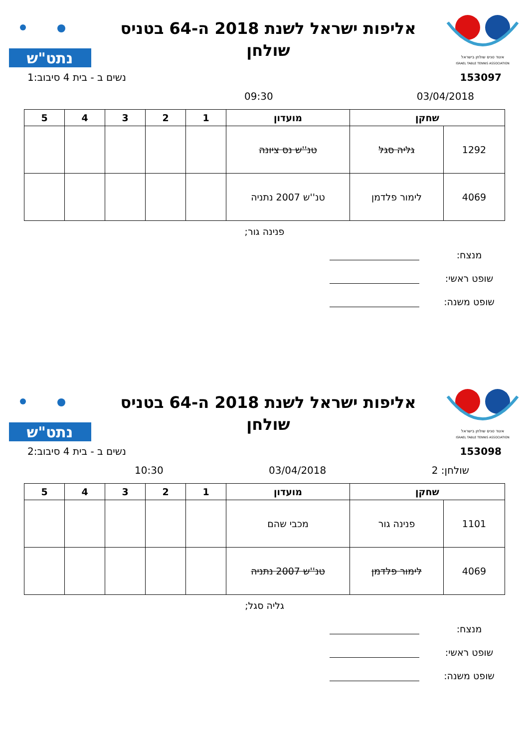איגוד טניס שולחן בישראל
ISRAEL TABLE TENNIS ASSOCIATION
אליפות ישראל לשנת 2018 ה-64 בטניס
שולחן
נתט"ש
153097 נשים ב - בית 4 סיבוב:1
03/04/2018 09:30
| שחקן | | מועדון | 1 | 2 | 3 | 4 | 5 |
| --- | --- | --- | --- | --- | --- | --- | --- |
| 1292 | גליה סגל | טנ''ש נס ציונה | | | | | |
| 4069 | לימור פלדמן | טנ''ש 2007 נתניה | | | | | |
פנינה גור;
מנצח:
שופט ראשי:
שופט משנה:
איגוד טניס שולחן בישראל
ISRAEL TABLE TENNIS ASSOCIATION
אליפות ישראל לשנת 2018 ה-64 בטניס
שולחן
נתט"ש
153098 נשים ב - בית 4 סיבוב:2
שולחן: 2 03/04/2018 10:30
| שחקן | | מועדון | 1 | 2 | 3 | 4 | 5 |
| --- | --- | --- | --- | --- | --- | --- | --- |
| 1101 | פנינה גור | מכבי שהם | | | | | |
| 4069 | לימור פלדמן | טנ''ש 2007 נתניה | | | | | |
גליה סגל;
מנצח:
שופט ראשי:
שופט משנה: